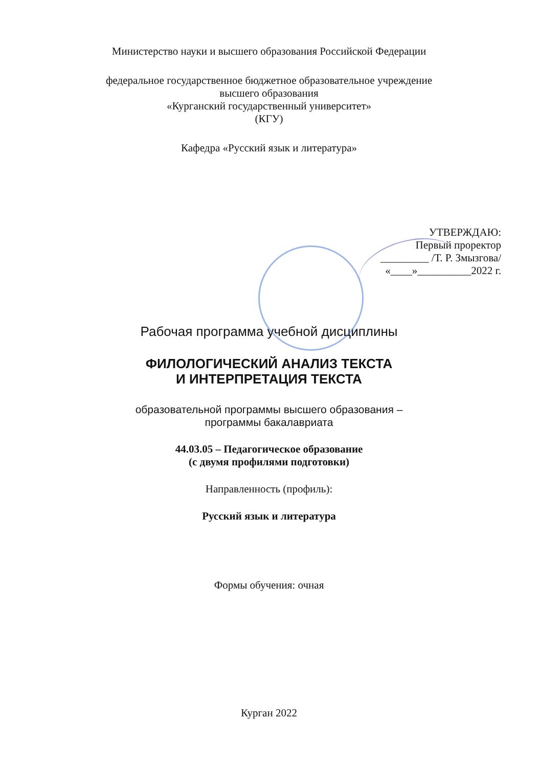Министерство науки и высшего образования Российской Федерации
федеральное государственное бюджетное образовательное учреждение
высшего образования
«Курганский государственный университет»
(КГУ)
Кафедра «Русский язык и литература»
УТВЕРЖДАЮ:
Первый проректор
_________ /Т. Р. Змызгова/
«____»__________2022 г.
Рабочая программа учебной дисциплины
ФИЛОЛОГИЧЕСКИЙ АНАЛИЗ ТЕКСТА
И ИНТЕРПРЕТАЦИЯ ТЕКСТА
образовательной программы высшего образования –
программы бакалавриата
44.03.05 – Педагогическое образование
(с двумя профилями подготовки)
Направленность (профиль):
Русский язык и литература
Формы обучения: очная
Курган 2022